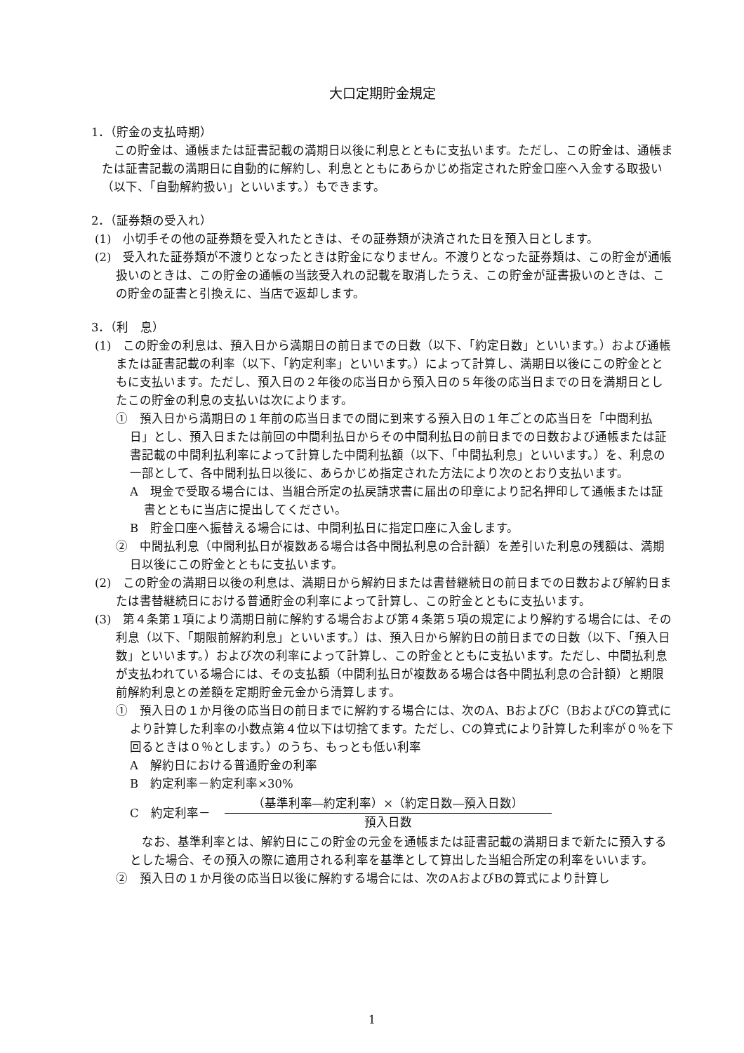大口定期貯金規定
1．（貯金の支払時期）
　この貯金は、通帳または証書記載の満期日以後に利息とともに支払います。ただし、この貯金は、通帳または証書記載の満期日に自動的に解約し、利息とともにあらかじめ指定された貯金口座へ入金する取扱い（以下、「自動解約扱い」といいます。）もできます。
2．（証券類の受入れ）
(1)　小切手その他の証券類を受入れたときは、その証券類が決済された日を預入日とします。
(2)　受入れた証券類が不渡りとなったときは貯金になりません。不渡りとなった証券類は、この貯金が通帳扱いのときは、この貯金の通帳の当該受入れの記載を取消したうえ、この貯金が証書扱いのときは、この貯金の証書と引換えに、当店で返却します。
3．（利　息）
(1)　この貯金の利息は、預入日から満期日の前日までの日数（以下、「約定日数」といいます。）および通帳または証書記載の利率（以下、「約定利率」といいます。）によって計算し、満期日以後にこの貯金とともに支払います。ただし、預入日の２年後の応当日から預入日の５年後の応当日までの日を満期日としたこの貯金の利息の支払いは次によります。
①　預入日から満期日の１年前の応当日までの間に到来する預入日の１年ごとの応当日を「中間利払日」とし、預入日または前回の中間利払日からその中間利払日の前日までの日数および通帳または証書記載の中間利払利率によって計算した中間利払額（以下、「中間払利息」といいます。）を、利息の一部として、各中間利払日以後に、あらかじめ指定された方法により次のとおり支払います。
A　現金で受取る場合には、当組合所定の払戻請求書に届出の印章により記名押印して通帳または証書とともに当店に提出してください。
B　貯金口座へ振替える場合には、中間利払日に指定口座に入金します。
②　中間払利息（中間利払日が複数ある場合は各中間払利息の合計額）を差引いた利息の残額は、満期日以後にこの貯金とともに支払います。
(2)　この貯金の満期日以後の利息は、満期日から解約日または書替継続日の前日までの日数および解約日または書替継続日における普通貯金の利率によって計算し、この貯金とともに支払います。
(3)　第４条第１項により満期日前に解約する場合および第４条第５項の規定により解約する場合には、その利息（以下、「期限前解約利息」といいます。）は、預入日から解約日の前日までの日数（以下、「預入日数」といいます。）および次の利率によって計算し、この貯金とともに支払います。ただし、中間払利息が支払われている場合には、その支払額（中間利払日が複数ある場合は各中間払利息の合計額）と期限前解約利息との差額を定期貯金元金から清算します。
①　預入日の１か月後の応当日の前日までに解約する場合には、次のA、BおよびC（BおよびCの算式により計算した利率の小数点第４位以下は切捨てます。ただし、Cの算式により計算した利率が０％を下回るときは０％とします。）のうち、もっとも低い利率
A　解約日における普通貯金の利率
B　約定利率－約定利率×30%
C　約定利率－ （基準利率―約定利率）×（約定日数―預入日数） 預入日数
　なお、基準利率とは、解約日にこの貯金の元金を通帳または証書記載の満期日まで新たに預入するとした場合、その預入の際に適用される利率を基準として算出した当組合所定の利率をいいます。
②　預入日の１か月後の応当日以後に解約する場合には、次のAおよびBの算式により計算し
1